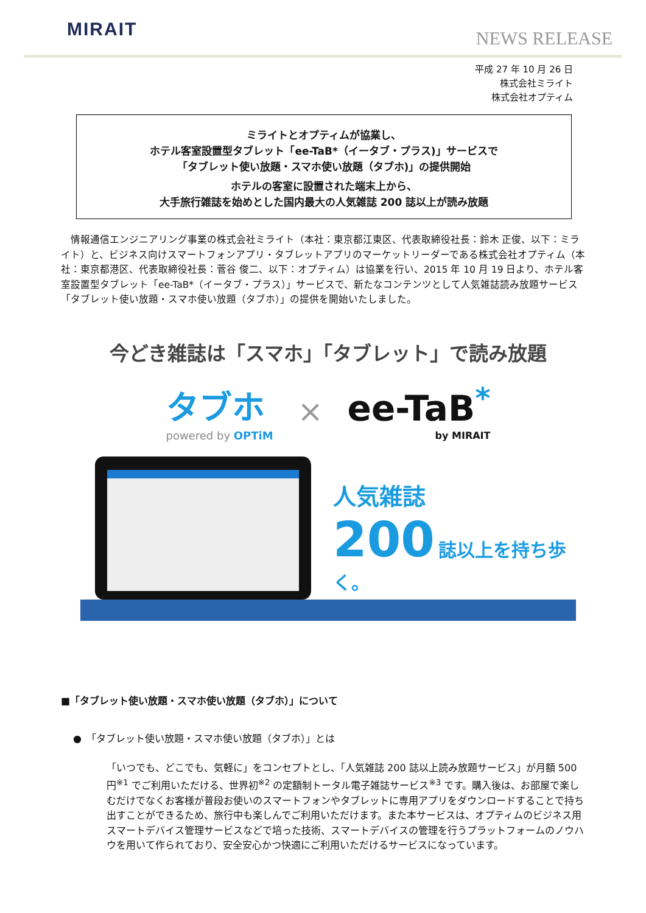MIRAIT
NEWS RELEASE
平成 27 年 10 月 26 日
株式会社ミライト
株式会社オプティム
ミライトとオプティムが協業し、
ホテル客室設置型タブレット「ee-TaB*（イータブ・プラス)」サービスで
「タブレット使い放題・スマホ使い放題（タブホ)」の提供開始
ホテルの客室に設置された端末上から、
大手旅行雑誌を始めとした国内最大の人気雑誌 200 誌以上が読み放題
情報通信エンジニアリング事業の株式会社ミライト（本社：東京都江東区、代表取締役社長：鈴木 正俊、以下：ミライト）と、ビジネス向けスマートフォンアプリ・タブレットアプリのマーケットリーダーである株式会社オプティム（本社：東京都港区、代表取締役社長：菅谷 俊二、以下：オプティム）は協業を行い、2015 年 10 月 19 日より、ホテル客室設置型タブレット「ee-TaB*（イータブ・プラス）」サービスで、新たなコンテンツとして人気雑誌読み放題サービス「タブレット使い放題・スマホ使い放題（タブホ）」の提供を開始いたしました。
今どき雑誌は「スマホ」「タブレット」で読み放題
タブホ
powered by OPTiM
×
ee-TaB<sup>*</sup>
by MIRAIT
人気雑誌
200 誌以上を持ち歩く。
■「タブレット使い放題・スマホ使い放題（タブホ）」について
●　「タブレット使い放題・スマホ使い放題（タブホ）」とは
「いつでも、どこでも、気軽に」をコンセプトとし、「人気雑誌 200 誌以上読み放題サービス」が月額 500 円<sup>※1</sup> でご利用いただける、世界初<sup>※2</sup> の定額制トータル電子雑誌サービス<sup>※3</sup> です。購入後は、お部屋で楽しむだけでなくお客様が普段お使いのスマートフォンやタブレットに専用アプリをダウンロードすることで持ち出すことができるため、旅行中も楽しんでご利用いただけます。また本サービスは、オプティムのビジネス用スマートデバイス管理サービスなどで培った技術、スマートデバイスの管理を行うプラットフォームのノウハウを用いて作られており、安全安心かつ快適にご利用いただけるサービスになっています。